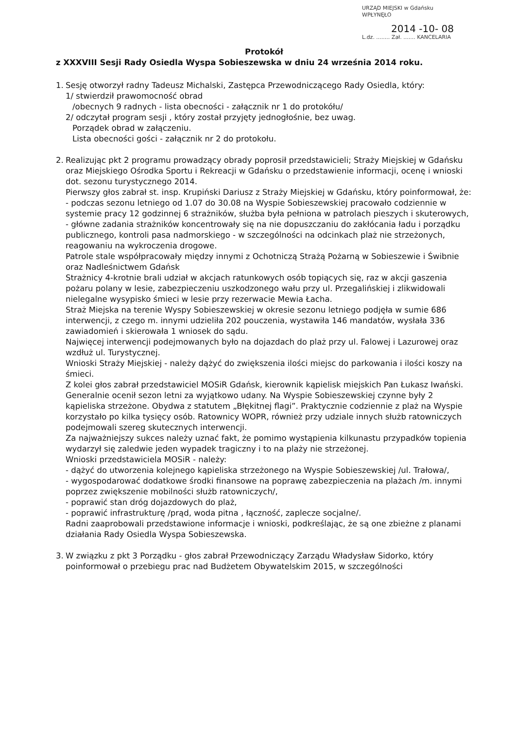URZĄD MIEJSKI w Gdańsku
WPŁYNĘŁO
2014 -10- 08
L.dz. ........ Zał. ....... KANCELARIA
Protokół
z XXXVIII Sesji Rady Osiedla Wyspa Sobieszewska w dniu 24 września 2014 roku.
1. Sesję otworzył radny Tadeusz Michalski, Zastępca Przewodniczącego Rady Osiedla, który:
1/ stwierdził prawomocność obrad
/obecnych 9 radnych - lista obecności - załącznik nr 1 do protokółu/
2/ odczytał program sesji , który został przyjęty jednogłośnie, bez uwag.
Porządek obrad w załączeniu.
Lista obecności gości - załącznik nr 2 do protokołu.
2. Realizując pkt 2 programu prowadzący obrady poprosił przedstawicieli; Straży Miejskiej w Gdańsku oraz Miejskiego Ośrodka Sportu i Rekreacji w Gdańsku o przedstawienie informacji, ocenę i wnioski dot. sezonu turystycznego 2014.
Pierwszy głos zabrał st. insp. Krupiński Dariusz z Straży Miejskiej w Gdańsku, który poinformował, że:
- podczas sezonu letniego od 1.07 do 30.08 na Wyspie Sobieszewskiej pracowało codziennie w systemie pracy 12 godzinnej 6 strażników, służba była pełniona w patrolach pieszych i skuterowych,
- główne zadania strażników koncentrowały się na nie dopuszczaniu do zakłócania ładu i porządku publicznego, kontroli pasa nadmorskiego - w szczególności na odcinkach plaż nie strzeżonych, reagowaniu na wykroczenia drogowe.
Patrole stale współpracowały między innymi z Ochotniczą Strażą Pożarną w Sobieszewie i Świbnie oraz Nadleśnictwem Gdańsk
Strażnicy 4-krotnie brali udział w akcjach ratunkowych osób topiących się, raz w akcji gaszenia pożaru polany w lesie, zabezpieczeniu uszkodzonego wału przy ul. Przegalińskiej i zlikwidowali nielegalne wysypisko śmieci w lesie przy rezerwacie Mewia Łacha.
Straż Miejska na terenie Wyspy Sobieszewskiej w okresie sezonu letniego podjęła w sumie 686 interwencji, z czego m. innymi udzieliła 202 pouczenia, wystawiła 146 mandatów, wysłała 336 zawiadomień i skierowała 1 wniosek do sądu.
Najwięcej interwencji podejmowanych było na dojazdach do plaż przy ul. Falowej i Lazurowej oraz wzdłuż ul. Turystycznej.
Wnioski Straży Miejskiej - należy dążyć do zwiększenia ilości miejsc do parkowania i ilości koszy na śmieci.
Z kolei głos zabrał przedstawiciel MOSiR Gdańsk, kierownik kąpielisk miejskich Pan Łukasz Iwański.
Generalnie ocenił sezon letni za wyjątkowo udany. Na Wyspie Sobieszewskiej czynne były 2 kąpieliska strzeżone. Obydwa z statutem „Błękitnej flagi”. Praktycznie codziennie z plaż na Wyspie korzystało po kilka tysięcy osób. Ratownicy WOPR, również przy udziale innych służb ratowniczych podejmowali szereg skutecznych interwencji.
Za najważniejszy sukces należy uznać fakt, że pomimo wystąpienia kilkunastu przypadków topienia wydarzył się zaledwie jeden wypadek tragiczny i to na plaży nie strzeżonej.
Wnioski przedstawiciela MOSiR - należy:
- dążyć do utworzenia kolejnego kąpieliska strzeżonego na Wyspie Sobieszewskiej /ul. Trałowa/,
- wygospodarować dodatkowe środki finansowe na poprawę zabezpieczenia na plażach /m. innymi poprzez zwiększenie mobilności służb ratowniczych/,
- poprawić stan dróg dojazdowych do plaż,
- poprawić infrastrukturę /prąd, woda pitna , łączność, zaplecze socjalne/.
Radni zaaprobowali przedstawione informacje i wnioski, podkreślając, że są one zbieżne z planami działania Rady Osiedla Wyspa Sobieszewska.
3. W związku z pkt 3 Porządku - głos zabrał Przewodniczący Zarządu Władysław Sidorko, który poinformował o przebiegu prac nad Budżetem Obywatelskim 2015, w szczególności